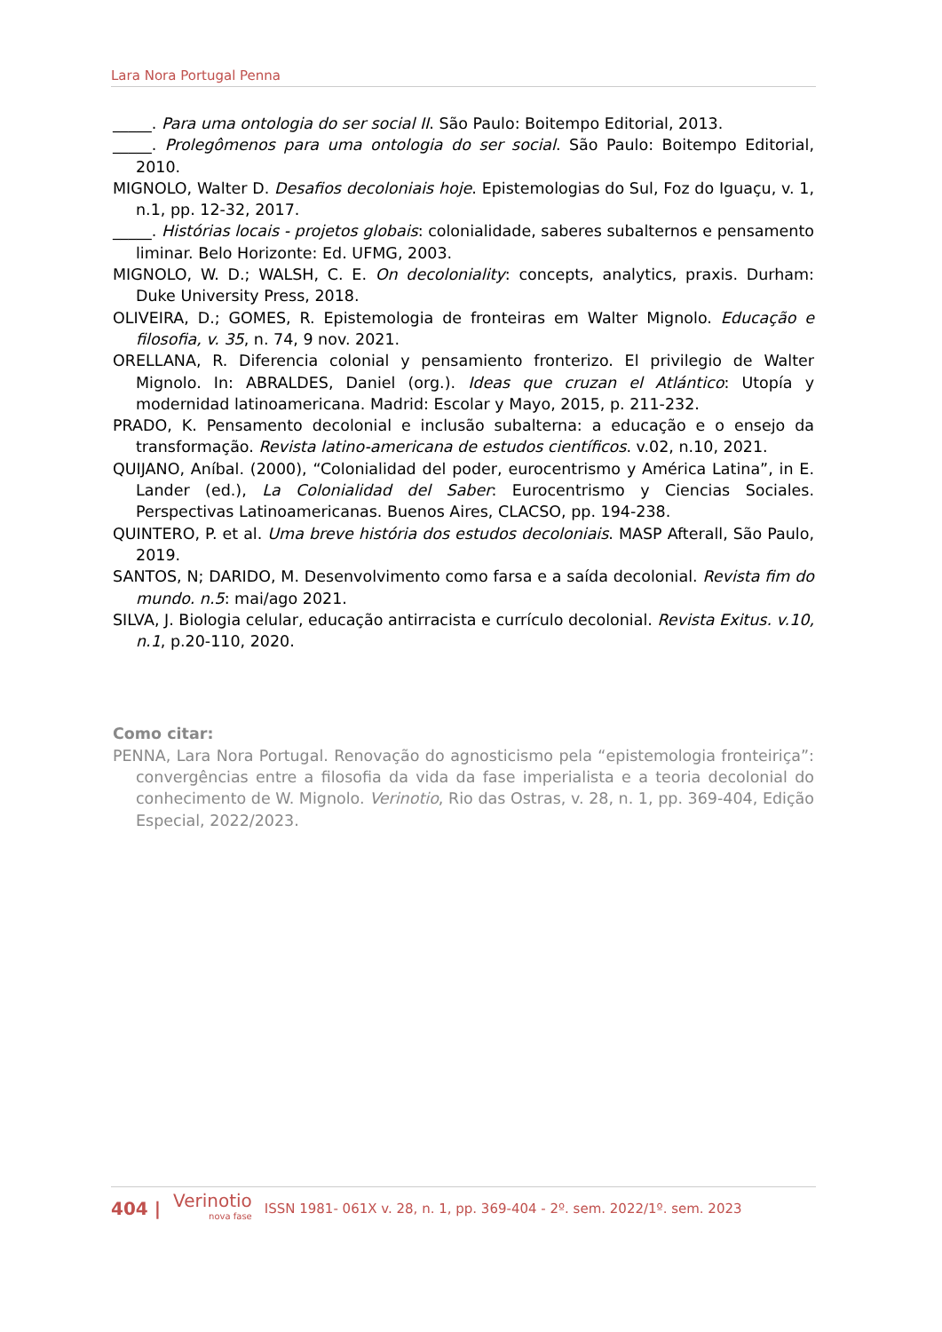Lara Nora Portugal Penna
_____. Para uma ontologia do ser social II. São Paulo: Boitempo Editorial, 2013.
_____. Prolegômenos para uma ontologia do ser social. São Paulo: Boitempo Editorial, 2010.
MIGNOLO, Walter D. Desafios decoloniais hoje. Epistemologias do Sul, Foz do Iguaçu, v. 1, n.1, pp. 12-32, 2017.
_____. Histórias locais - projetos globais: colonialidade, saberes subalternos e pensamento liminar. Belo Horizonte: Ed. UFMG, 2003.
MIGNOLO, W. D.; WALSH, C. E. On decoloniality: concepts, analytics, praxis. Durham: Duke University Press, 2018.
OLIVEIRA, D.; GOMES, R. Epistemologia de fronteiras em Walter Mignolo. Educação e filosofia, v. 35, n. 74, 9 nov. 2021.
ORELLANA, R. Diferencia colonial y pensamiento fronterizo. El privilegio de Walter Mignolo. In: ABRALDES, Daniel (org.). Ideas que cruzan el Atlántico: Utopía y modernidad latinoamericana. Madrid: Escolar y Mayo, 2015, p. 211-232.
PRADO, K. Pensamento decolonial e inclusão subalterna: a educação e o ensejo da transformação. Revista latino-americana de estudos científicos. v.02, n.10, 2021.
QUIJANO, Aníbal. (2000), “Colonialidad del poder, eurocentrismo y América Latina”, in E. Lander (ed.), La Colonialidad del Saber: Eurocentrismo y Ciencias Sociales. Perspectivas Latinoamericanas. Buenos Aires, CLACSO, pp. 194-238.
QUINTERO, P. et al. Uma breve história dos estudos decoloniais. MASP Afterall, São Paulo, 2019.
SANTOS, N; DARIDO, M. Desenvolvimento como farsa e a saída decolonial. Revista fim do mundo. n.5: mai/ago 2021.
SILVA, J. Biologia celular, educação antirracista e currículo decolonial. Revista Exitus. v.10, n.1, p.20-110, 2020.
Como citar:
PENNA, Lara Nora Portugal. Renovação do agnosticismo pela “epistemologia fronteiriça”: convergências entre a filosofia da vida da fase imperialista e a teoria decolonial do conhecimento de W. Mignolo. Verinotio, Rio das Ostras, v. 28, n. 1, pp. 369-404, Edição Especial, 2022/2023.
404 | Verinotio
nova fase ISSN 1981- 061X v. 28, n. 1, pp. 369-404 - 2º. sem. 2022/1º. sem. 2023